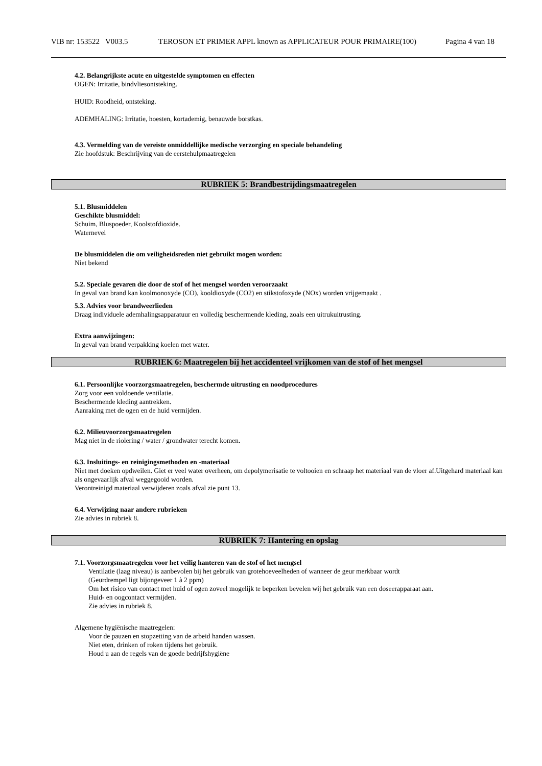VIB nr: 153522 V003.5 TEROSON ET PRIMER APPL known as APPLICATEUR POUR PRIMAIRE(100)
Pagina 4 van 18
4.2. Belangrijkste acute en uitgestelde symptomen en effecten
OGEN: Irritatie, bindvliesontsteking.
HUID: Roodheid, ontsteking.
ADEMHALING: Irritatie, hoesten, kortademig, benauwde borstkas.
4.3. Vermelding van de vereiste onmiddellijke medische verzorging en speciale behandeling
Zie hoofdstuk: Beschrijving van de eerstehulpmaatregelen
RUBRIEK 5: Brandbestrijdingsmaatregelen
5.1. Blusmiddelen
Geschikte blusmiddel:
Schuim, Bluspoeder, Koolstofdioxide.
Waternevel
De blusmiddelen die om veiligheidsreden niet gebruikt mogen worden:
Niet bekend
5.2. Speciale gevaren die door de stof of het mengsel worden veroorzaakt
In geval van brand kan koolmonoxyde (CO), kooldioxyde (CO2) en stikstofoxyde (NOx) worden vrijgemaakt .
5.3. Advies voor brandweerlieden
Draag individuele ademhalingsapparatuur en volledig beschermende kleding, zoals een uitrukuitrusting.
Extra aanwijzingen:
In geval van brand verpakking koelen met water.
RUBRIEK 6: Maatregelen bij het accidenteel vrijkomen van de stof of het mengsel
6.1. Persoonlijke voorzorgsmaatregelen, beschermde uitrusting en noodprocedures
Zorg voor een voldoende ventilatie.
Beschermende kleding aantrekken.
Aanraking met de ogen en de huid vermijden.
6.2. Milieuvoorzorgsmaatregelen
Mag niet in de riolering / water / grondwater terecht komen.
6.3. Insluitings- en reinigingsmethoden en -materiaal
Niet met doeken opdweilen. Giet er veel water overheen, om depolymerisatie te voltooien en schraap het materiaal van de vloer af.Uitgehard materiaal kan als ongevaarlijk afval weggegooid worden.
Verontreinigd materiaal verwijderen zoals afval zie punt 13.
6.4. Verwijzing naar andere rubrieken
Zie advies in rubriek 8.
RUBRIEK 7: Hantering en opslag
7.1. Voorzorgsmaatregelen voor het veilig hanteren van de stof of het mengsel
Ventilatie (laag niveau) is aanbevolen bij het gebruik van grotehoeveelheden of wanneer de geur merkbaar wordt
(Geurdrempel ligt bijongeveer 1 à 2 ppm)
Om het risico van contact met huid of ogen zoveel mogelijk te beperken bevelen wij het gebruik van een doseerapparaat aan.
Huid- en oogcontact vermijden.
Zie advies in rubriek 8.
Algemene hygiënische maatregelen:
Voor de pauzen en stopzetting van de arbeid handen wassen.
Niet eten, drinken of roken tijdens het gebruik.
Houd u aan de regels van de goede bedrijfshygiëne